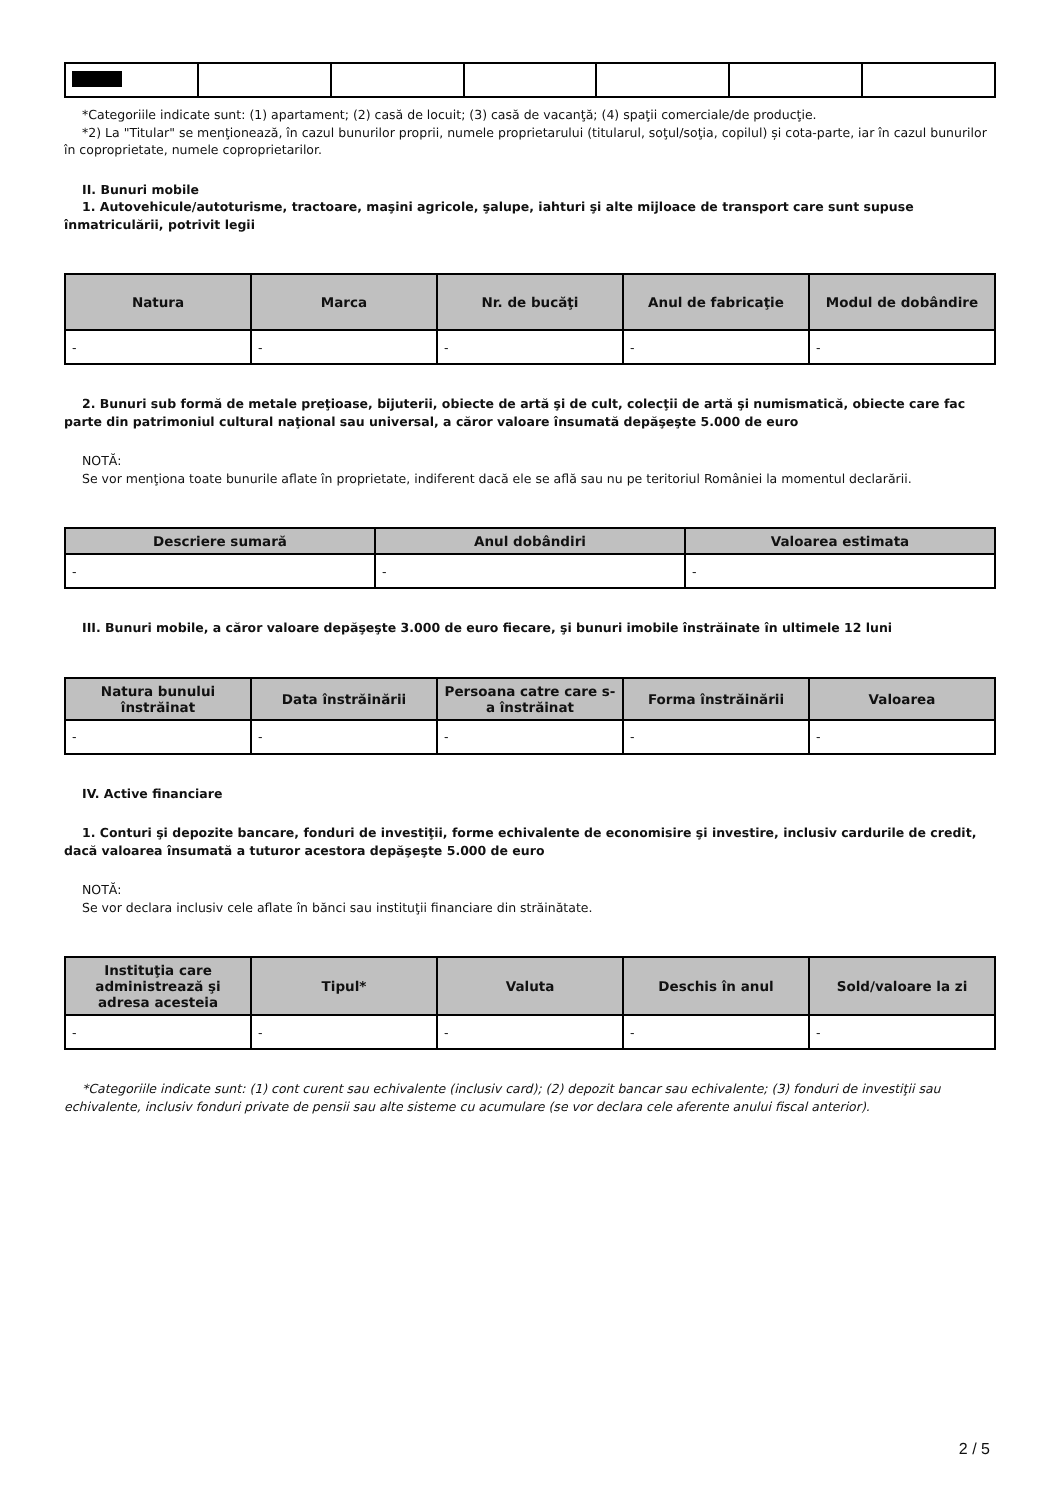*Categoriile indicate sunt: (1) apartament; (2) casă de locuit; (3) casă de vacanţă; (4) spaţii comerciale/de producţie.
*2) La "Titular" se menţionează, în cazul bunurilor proprii, numele proprietarului (titularul, soţul/soţia, copilul) și cota-parte, iar în cazul bunurilor în coproprietate, numele coproprietarilor.
II. Bunuri mobile
1. Autovehicule/autoturisme, tractoare, maşini agricole, şalupe, iahturi şi alte mijloace de transport care sunt supuse înmatriculării, potrivit legii
| Natura | Marca | Nr. de bucăţi | Anul de fabricaţie | Modul de dobândire |
| --- | --- | --- | --- | --- |
| - | - | - | - | - |
2. Bunuri sub formă de metale preţioase, bijuterii, obiecte de artă şi de cult, colecţii de artă şi numismatică, obiecte care fac parte din patrimoniul cultural naţional sau universal, a căror valoare însumată depăşeşte 5.000 de euro
NOTĂ:
Se vor menţiona toate bunurile aflate în proprietate, indiferent dacă ele se află sau nu pe teritoriul României la momentul declarării.
| Descriere sumară | Anul dobândiri | Valoarea estimata |
| --- | --- | --- |
| - | - | - |
III. Bunuri mobile, a căror valoare depăşeşte 3.000 de euro fiecare, şi bunuri imobile înstrăinate în ultimele 12 luni
| Natura bunului înstrăinat | Data înstrăinării | Persoana catre care s-a înstrăinat | Forma înstrăinării | Valoarea |
| --- | --- | --- | --- | --- |
| - | - | - | - | - |
IV. Active financiare
1. Conturi şi depozite bancare, fonduri de investiţii, forme echivalente de economisire şi investire, inclusiv cardurile de credit, dacă valoarea însumată a tuturor acestora depăşeşte 5.000 de euro
NOTĂ:
Se vor declara inclusiv cele aflate în bănci sau instituţii financiare din străinătate.
| Instituţia care administrează şi adresa acesteia | Tipul* | Valuta | Deschis în anul | Sold/valoare la zi |
| --- | --- | --- | --- | --- |
| - | - | - | - | - |
*Categoriile indicate sunt: (1) cont curent sau echivalente (inclusiv card); (2) depozit bancar sau echivalente; (3) fonduri de investiţii sau echivalente, inclusiv fonduri private de pensii sau alte sisteme cu acumulare (se vor declara cele aferente anului fiscal anterior).
2 / 5